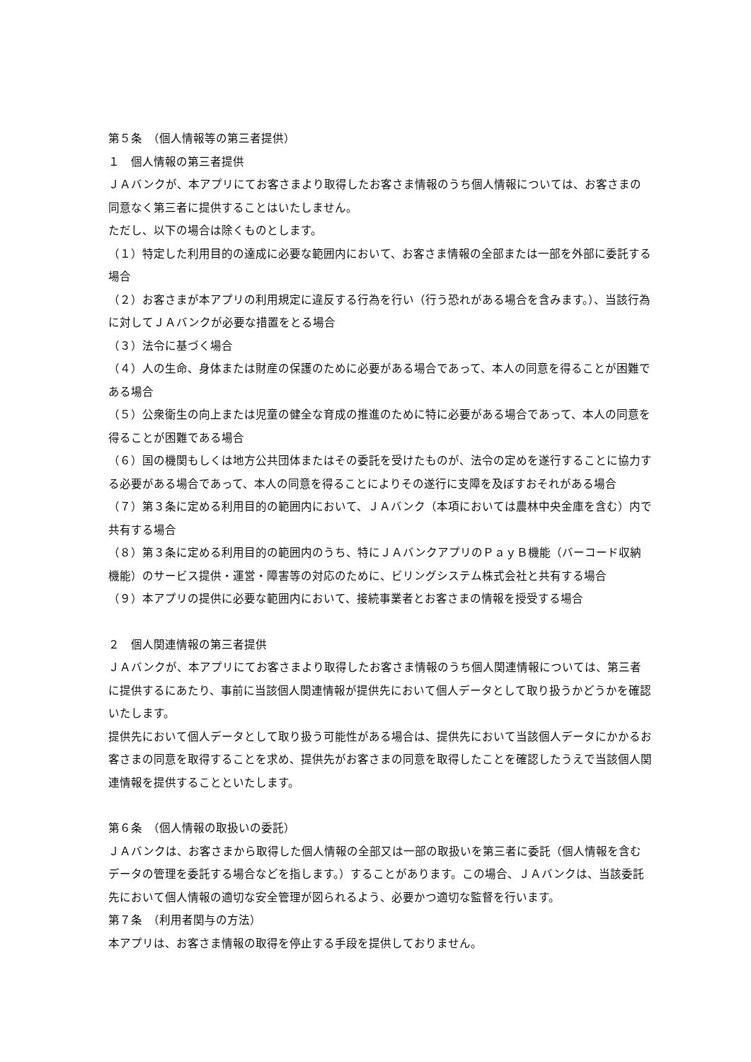第５条　（個人情報等の第三者提供）
１　個人情報の第三者提供
ＪＡバンクが、本アプリにてお客さまより取得したお客さま情報のうち個人情報については、お客さまの同意なく第三者に提供することはいたしません。
ただし、以下の場合は除くものとします。
（１）特定した利用目的の達成に必要な範囲内において、お客さま情報の全部または一部を外部に委託する場合
（２）お客さまが本アプリの利用規定に違反する行為を行い（行う恐れがある場合を含みます。）、当該行為に対してＪＡバンクが必要な措置をとる場合
（３）法令に基づく場合
（４）人の生命、身体または財産の保護のために必要がある場合であって、本人の同意を得ることが困難である場合
（５）公衆衛生の向上または児童の健全な育成の推進のために特に必要がある場合であって、本人の同意を得ることが困難である場合
（６）国の機関もしくは地方公共団体またはその委託を受けたものが、法令の定めを遂行することに協力する必要がある場合であって、本人の同意を得ることによりその遂行に支障を及ぼすおそれがある場合
（７）第３条に定める利用目的の範囲内において、ＪＡバンク（本項においては農林中央金庫を含む）内で共有する場合
（８）第３条に定める利用目的の範囲内のうち、特にＪＡバンクアプリのＰａｙＢ機能（バーコード収納機能）のサービス提供・運営・障害等の対応のために、ビリングシステム株式会社と共有する場合
（９）本アプリの提供に必要な範囲内において、接続事業者とお客さまの情報を授受する場合
２　個人関連情報の第三者提供
ＪＡバンクが、本アプリにてお客さまより取得したお客さま情報のうち個人関連情報については、第三者に提供するにあたり、事前に当該個人関連情報が提供先において個人データとして取り扱うかどうかを確認いたします。
提供先において個人データとして取り扱う可能性がある場合は、提供先において当該個人データにかかるお客さまの同意を取得することを求め、提供先がお客さまの同意を取得したことを確認したうえで当該個人関連情報を提供することといたします。
第６条　（個人情報の取扱いの委託）
ＪＡバンクは、お客さまから取得した個人情報の全部又は一部の取扱いを第三者に委託（個人情報を含むデータの管理を委託する場合などを指します。）することがあります。この場合、ＪＡバンクは、当該委託先において個人情報の適切な安全管理が図られるよう、必要かつ適切な監督を行います。
第７条　（利用者関与の方法）
本アプリは、お客さま情報の取得を停止する手段を提供しておりません。